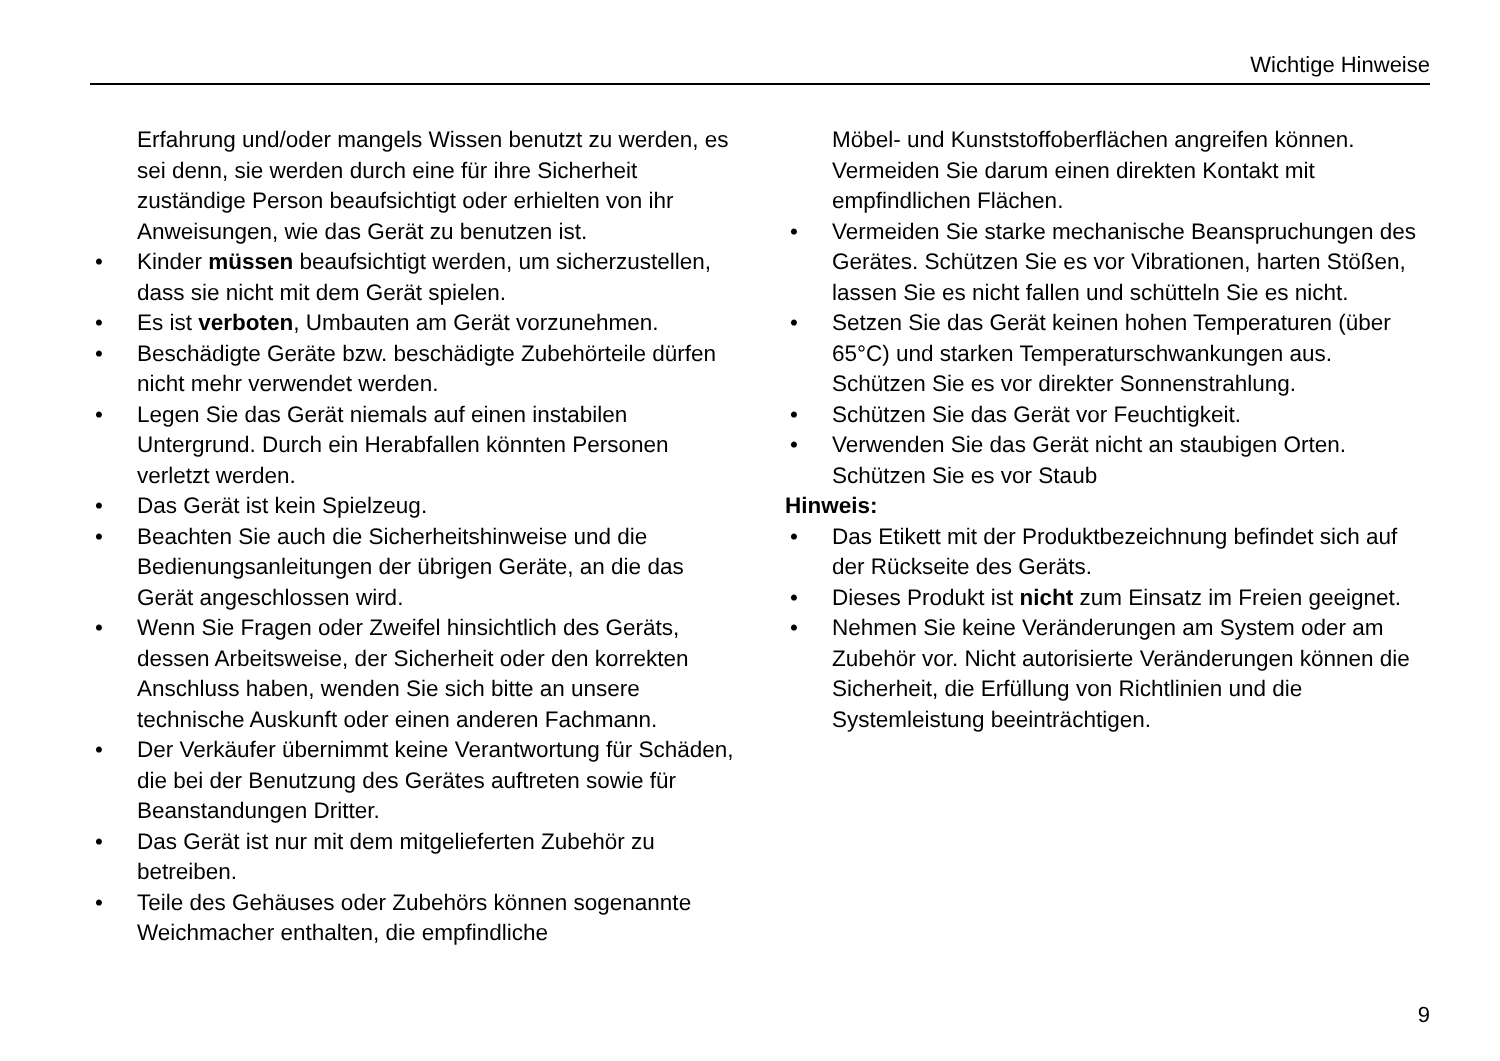Wichtige Hinweise
Erfahrung und/oder mangels Wissen benutzt zu werden, es sei denn, sie werden durch eine für ihre Sicherheit zuständige Person beaufsichtigt oder erhielten von ihr Anweisungen, wie das Gerät zu benutzen ist.
• Kinder müssen beaufsichtigt werden, um sicherzustellen, dass sie nicht mit dem Gerät spielen.
• Es ist verboten, Umbauten am Gerät vorzunehmen.
• Beschädigte Geräte bzw. beschädigte Zubehörteile dürfen nicht mehr verwendet werden.
• Legen Sie das Gerät niemals auf einen instabilen Untergrund. Durch ein Herabfallen könnten Personen verletzt werden.
• Das Gerät ist kein Spielzeug.
• Beachten Sie auch die Sicherheitshinweise und die Bedienungsanleitungen der übrigen Geräte, an die das Gerät angeschlossen wird.
• Wenn Sie Fragen oder Zweifel hinsichtlich des Geräts, dessen Arbeitsweise, der Sicherheit oder den korrekten Anschluss haben, wenden Sie sich bitte an unsere technische Auskunft oder einen anderen Fachmann.
• Der Verkäufer übernimmt keine Verantwortung für Schäden, die bei der Benutzung des Gerätes auftreten sowie für Beanstandungen Dritter.
• Das Gerät ist nur mit dem mitgelieferten Zubehör zu betreiben.
• Teile des Gehäuses oder Zubehörs können sogenannte Weichmacher enthalten, die empfindliche
Möbel- und Kunststoffoberflächen angreifen können. Vermeiden Sie darum einen direkten Kontakt mit empfindlichen Flächen.
• Vermeiden Sie starke mechanische Beanspruchungen des Gerätes. Schützen Sie es vor Vibrationen, harten Stößen, lassen Sie es nicht fallen und schütteln Sie es nicht.
• Setzen Sie das Gerät keinen hohen Temperaturen (über 65°C) und starken Temperaturschwankungen aus. Schützen Sie es vor direkter Sonnenstrahlung.
• Schützen Sie das Gerät vor Feuchtigkeit.
• Verwenden Sie das Gerät nicht an staubigen Orten. Schützen Sie es vor Staub
Hinweis:
• Das Etikett mit der Produktbezeichnung befindet sich auf der Rückseite des Geräts.
• Dieses Produkt ist nicht zum Einsatz im Freien geeignet.
• Nehmen Sie keine Veränderungen am System oder am Zubehör vor. Nicht autorisierte Veränderungen können die Sicherheit, die Erfüllung von Richtlinien und die Systemleistung beeinträchtigen.
9